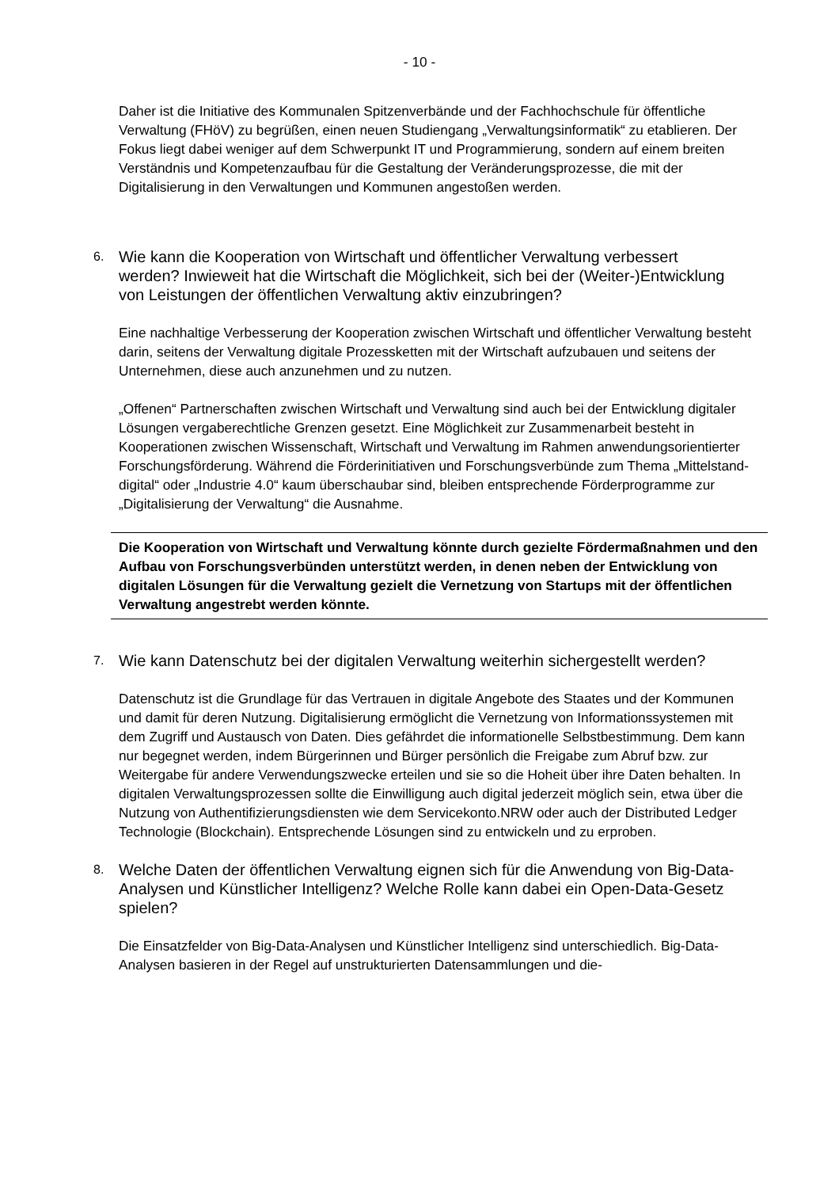- 10 -
Daher ist die Initiative des Kommunalen Spitzenverbände und der Fachhochschule für öffentliche Verwaltung (FHöV) zu begrüßen, einen neuen Studiengang „Verwaltungsinformatik“ zu etablieren. Der Fokus liegt dabei weniger auf dem Schwerpunkt IT und Programmierung, sondern auf einem breiten Verständnis und Kompetenzaufbau für die Gestaltung der Veränderungsprozesse, die mit der Digitalisierung in den Verwaltungen und Kommunen angestoßen werden.
6. Wie kann die Kooperation von Wirtschaft und öffentlicher Verwaltung verbessert werden? Inwieweit hat die Wirtschaft die Möglichkeit, sich bei der (Weiter-)Entwicklung von Leistungen der öffentlichen Verwaltung aktiv einzubringen?
Eine nachhaltige Verbesserung der Kooperation zwischen Wirtschaft und öffentlicher Verwaltung besteht darin, seitens der Verwaltung digitale Prozessketten mit der Wirtschaft aufzubauen und seitens der Unternehmen, diese auch anzunehmen und zu nutzen.
„Offenen“ Partnerschaften zwischen Wirtschaft und Verwaltung sind auch bei der Entwicklung digitaler Lösungen vergaberechtliche Grenzen gesetzt. Eine Möglichkeit zur Zusammenarbeit besteht in Kooperationen zwischen Wissenschaft, Wirtschaft und Verwaltung im Rahmen anwendungsorientierter Forschungsförderung. Während die Förderinitiativen und Forschungsverbünde zum Thema „Mittelstand-digital“ oder „Industrie 4.0“ kaum überschaubar sind, bleiben entsprechende Förderprogramme zur „Digitalisierung der Verwaltung“ die Ausnahme.
Die Kooperation von Wirtschaft und Verwaltung könnte durch gezielte Fördermaßnahmen und den Aufbau von Forschungsverbünden unterstützt werden, in denen neben der Entwicklung von digitalen Lösungen für die Verwaltung gezielt die Vernetzung von Startups mit der öffentlichen Verwaltung angestrebt werden könnte.
7. Wie kann Datenschutz bei der digitalen Verwaltung weiterhin sichergestellt werden?
Datenschutz ist die Grundlage für das Vertrauen in digitale Angebote des Staates und der Kommunen und damit für deren Nutzung. Digitalisierung ermöglicht die Vernetzung von Informationssystemen mit dem Zugriff und Austausch von Daten. Dies gefährdet die informationelle Selbstbestimmung. Dem kann nur begegnet werden, indem Bürgerinnen und Bürger persönlich die Freigabe zum Abruf bzw. zur Weitergabe für andere Verwendungszwecke erteilen und sie so die Hoheit über ihre Daten behalten. In digitalen Verwaltungsprozessen sollte die Einwilligung auch digital jederzeit möglich sein, etwa über die Nutzung von Authentifizierungsdiensten wie dem Servicekonto.NRW oder auch der Distributed Ledger Technologie (Blockchain). Entsprechende Lösungen sind zu entwickeln und zu erproben.
8. Welche Daten der öffentlichen Verwaltung eignen sich für die Anwendung von Big-Data-Analysen und Künstlicher Intelligenz? Welche Rolle kann dabei ein Open-Data-Gesetz spielen?
Die Einsatzfelder von Big-Data-Analysen und Künstlicher Intelligenz sind unterschiedlich. Big-Data-Analysen basieren in der Regel auf unstrukturierten Datensammlungen und die-